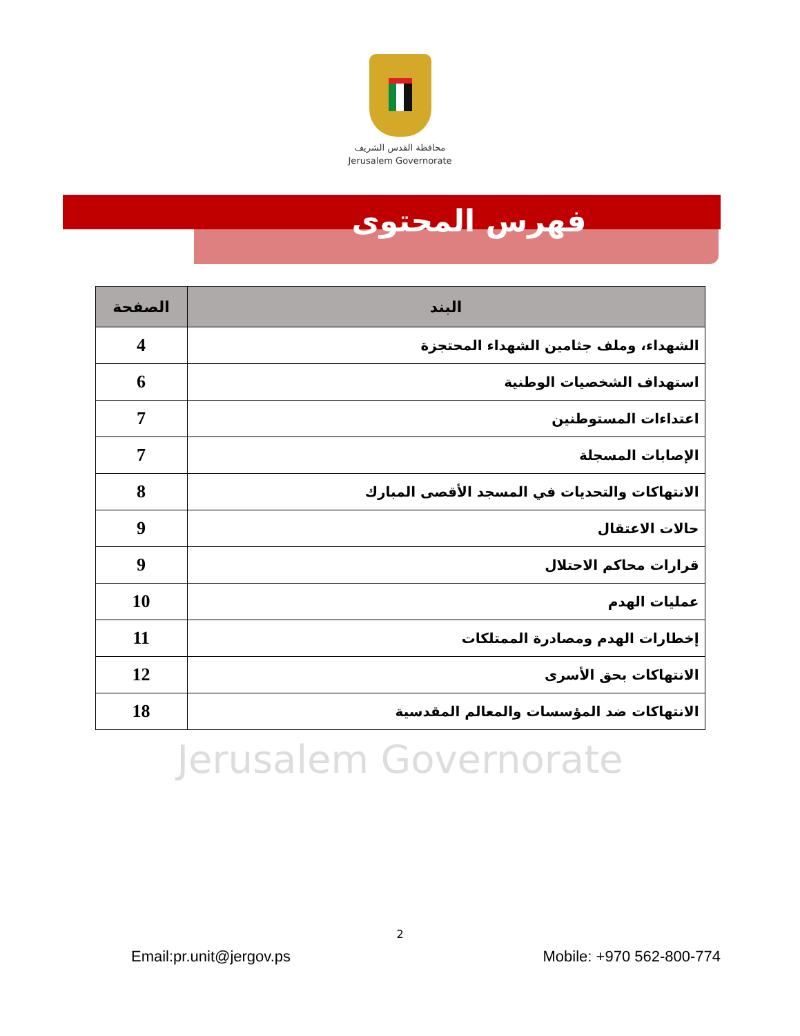محافظة القدس الشريف
Jerusalem Governorate
فهرس المحتوى
| البند | الصفحة |
| --- | --- |
| الشهداء، وملف جثامين الشهداء المحتجزة | 4 |
| استهداف الشخصيات الوطنية | 6 |
| اعتداءات المستوطنين | 7 |
| الإصابات المسجلة | 7 |
| الانتهاكات والتحديات في المسجد الأقصى المبارك | 8 |
| حالات الاعتقال | 9 |
| قرارات محاكم الاحتلال | 9 |
| عمليات الهدم | 10 |
| إخطارات الهدم ومصادرة الممتلكات | 11 |
| الانتهاكات بحق الأسرى | 12 |
| الانتهاكات ضد المؤسسات والمعالم المقدسية | 18 |
Jerusalem Governorate
2
Email:pr.unit@jergov.ps Mobile: +970 562-800-774